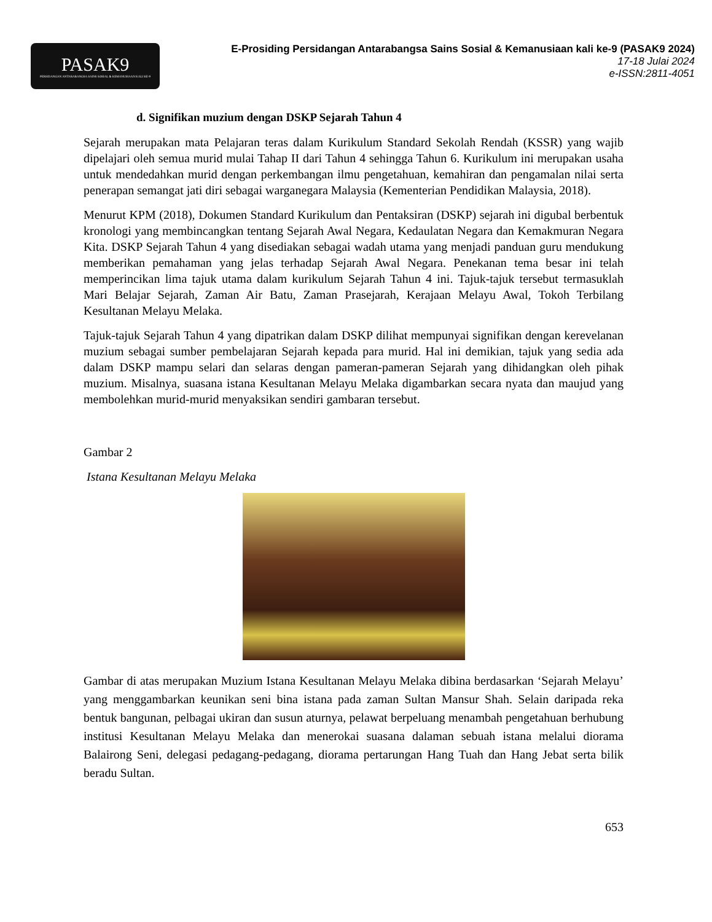PASAK9
PERSIDANGAN ANTARABANGSA SAINS SOSIAL & KEMANUSIAAN KALI KE-9
E-Prosiding Persidangan Antarabangsa Sains Sosial & Kemanusiaan kali ke-9 (PASAK9 2024)
17-18 Julai 2024
e-ISSN:2811-4051
d. Signifikan muzium dengan DSKP Sejarah Tahun 4
Sejarah merupakan mata Pelajaran teras dalam Kurikulum Standard Sekolah Rendah (KSSR) yang wajib dipelajari oleh semua murid mulai Tahap II dari Tahun 4 sehingga Tahun 6. Kurikulum ini merupakan usaha untuk mendedahkan murid dengan perkembangan ilmu pengetahuan, kemahiran dan pengamalan nilai serta penerapan semangat jati diri sebagai warganegara Malaysia (Kementerian Pendidikan Malaysia, 2018).
Menurut KPM (2018), Dokumen Standard Kurikulum dan Pentaksiran (DSKP) sejarah ini digubal berbentuk kronologi yang membincangkan tentang Sejarah Awal Negara, Kedaulatan Negara dan Kemakmuran Negara Kita. DSKP Sejarah Tahun 4 yang disediakan sebagai wadah utama yang menjadi panduan guru mendukung memberikan pemahaman yang jelas terhadap Sejarah Awal Negara. Penekanan tema besar ini telah memperincikan lima tajuk utama dalam kurikulum Sejarah Tahun 4 ini. Tajuk-tajuk tersebut termasuklah Mari Belajar Sejarah, Zaman Air Batu, Zaman Prasejarah, Kerajaan Melayu Awal, Tokoh Terbilang Kesultanan Melayu Melaka.
Tajuk-tajuk Sejarah Tahun 4 yang dipatrikan dalam DSKP dilihat mempunyai signifikan dengan kerevelanan muzium sebagai sumber pembelajaran Sejarah kepada para murid. Hal ini demikian, tajuk yang sedia ada dalam DSKP mampu selari dan selaras dengan pameran-pameran Sejarah yang dihidangkan oleh pihak muzium. Misalnya, suasana istana Kesultanan Melayu Melaka digambarkan secara nyata dan maujud yang membolehkan murid-murid menyaksikan sendiri gambaran tersebut.
Gambar 2
Istana Kesultanan Melayu Melaka
Gambar di atas merupakan Muzium Istana Kesultanan Melayu Melaka dibina berdasarkan ‘Sejarah Melayu’ yang menggambarkan keunikan seni bina istana pada zaman Sultan Mansur Shah. Selain daripada reka bentuk bangunan, pelbagai ukiran dan susun aturnya, pelawat berpeluang menambah pengetahuan berhubung institusi Kesultanan Melayu Melaka dan menerokai suasana dalaman sebuah istana melalui diorama Balairong Seni, delegasi pedagang-pedagang, diorama pertarungan Hang Tuah dan Hang Jebat serta bilik beradu Sultan.
653